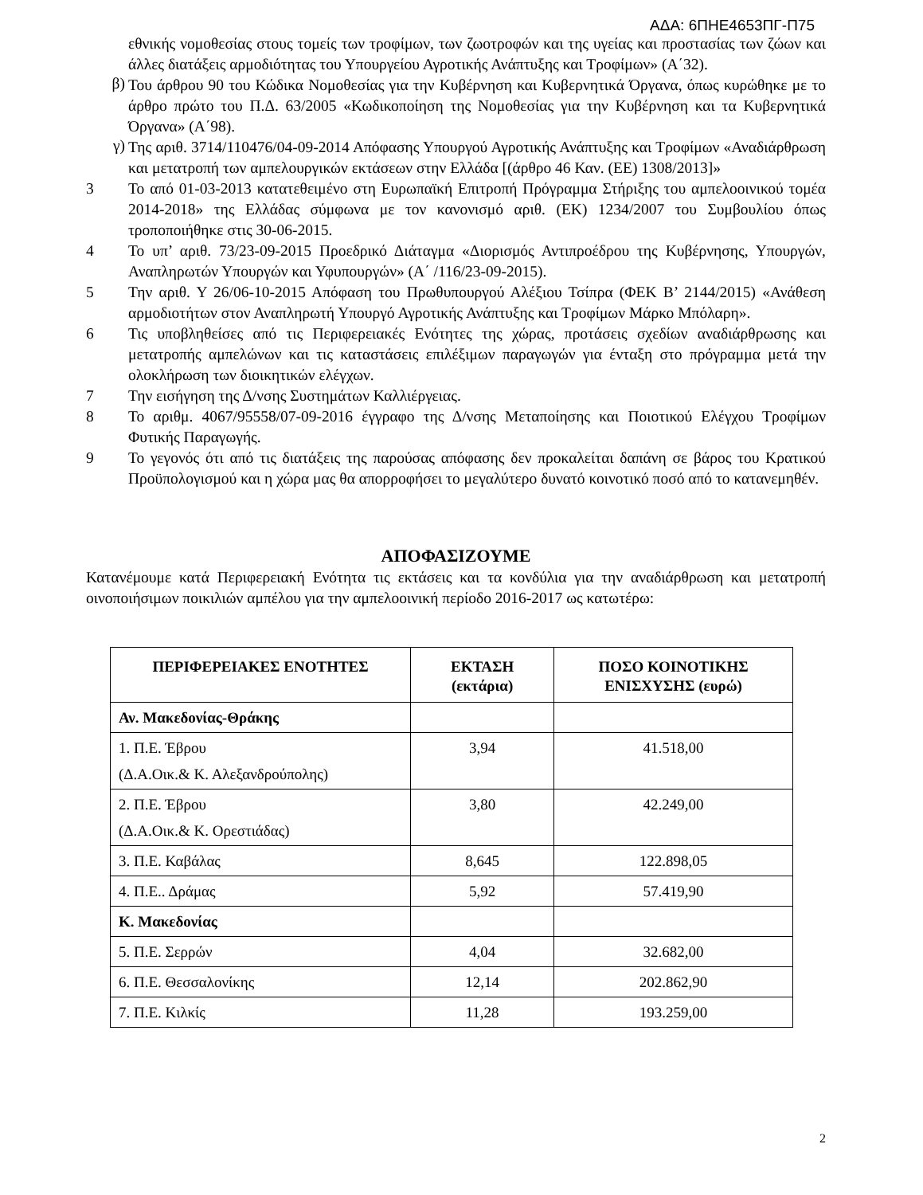ΑΔΑ: 6ΠΗΕ4653ΠΓ-Π75
εθνικής νομοθεσίας στους τομείς των τροφίμων, των ζωοτροφών και της υγείας και προστασίας των ζώων και άλλες διατάξεις αρμοδιότητας του Υπουργείου Αγροτικής Ανάπτυξης και Τροφίμων» (Α΄32).
β)
Του άρθρου 90 του Κώδικα Νομοθεσίας για την Κυβέρνηση και Κυβερνητικά Όργανα, όπως κυρώθηκε με το άρθρο πρώτο του Π.Δ. 63/2005 «Κωδικοποίηση της Νομοθεσίας για την Κυβέρνηση και τα Κυβερνητικά Όργανα» (Α΄98).
γ)
Της αριθ. 3714/110476/04-09-2014 Απόφασης Υπουργού Αγροτικής Ανάπτυξης και Τροφίμων «Αναδιάρθρωση και μετατροπή των αμπελουργικών εκτάσεων στην Ελλάδα [(άρθρο 46 Καν. (ΕΕ) 1308/2013]»
3 Το από 01-03-2013 κατατεθειμένο στη Ευρωπαϊκή Επιτροπή Πρόγραμμα Στήριξης του αμπελοοινικού τομέα 2014-2018» της Ελλάδας σύμφωνα με τον κανονισμό αριθ. (ΕΚ) 1234/2007 του Συμβουλίου όπως τροποποιήθηκε στις 30-06-2015.
4 Το υπ’ αριθ. 73/23-09-2015 Προεδρικό Διάταγμα «Διορισμός Αντιπροέδρου της Κυβέρνησης, Υπουργών, Αναπληρωτών Υπουργών και Υφυπουργών» (Α΄ /116/23-09-2015).
5 Την αριθ. Υ 26/06-10-2015 Απόφαση του Πρωθυπουργού Αλέξιου Τσίπρα (ΦΕΚ Β’ 2144/2015) «Ανάθεση αρμοδιοτήτων στον Αναπληρωτή Υπουργό Αγροτικής Ανάπτυξης και Τροφίμων Μάρκο Μπόλαρη».
6 Τις υποβληθείσες από τις Περιφερειακές Ενότητες της χώρας, προτάσεις σχεδίων αναδιάρθρωσης και μετατροπής αμπελώνων και τις καταστάσεις επιλέξιμων παραγωγών για ένταξη στο πρόγραμμα μετά την ολοκλήρωση των διοικητικών ελέγχων.
7 Την εισήγηση της Δ/νσης Συστημάτων Καλλιέργειας.
8 Το αριθμ. 4067/95558/07-09-2016 έγγραφο της Δ/νσης Μεταποίησης και Ποιοτικού Ελέγχου Τροφίμων Φυτικής Παραγωγής.
9 Το γεγονός ότι από τις διατάξεις της παρούσας απόφασης δεν προκαλείται δαπάνη σε βάρος του Κρατικού Προϋπολογισμού και η χώρα μας θα απορροφήσει το μεγαλύτερο δυνατό κοινοτικό ποσό από το κατανεμηθέν.
ΑΠΟΦΑΣΙΖΟΥΜΕ
Κατανέμουμε κατά Περιφερειακή Ενότητα τις εκτάσεις και τα κονδύλια για την αναδιάρθρωση και μετατροπή οινοποιήσιμων ποικιλιών αμπέλου για την αμπελοοινική περίοδο 2016-2017 ως κατωτέρω:
| ΠΕΡΙΦΕΡΕΙΑΚΕΣ ΕΝΟΤΗΤΕΣ | ΕΚΤΑΣΗ (εκτάρια) | ΠΟΣΟ ΚΟΙΝΟΤΙΚΗΣ ΕΝΙΣΧΥΣΗΣ (ευρώ) |
| --- | --- | --- |
| Αν. Μακεδονίας-Θράκης | | |
| 1. Π.Ε. Έβρου (Δ.Α.Οικ.& Κ. Αλεξανδρούπολης) | 3,94 | 41.518,00 |
| 2. Π.Ε. Έβρου (Δ.Α.Οικ.& Κ. Ορεστιάδας) | 3,80 | 42.249,00 |
| 3. Π.Ε. Καβάλας | 8,645 | 122.898,05 |
| 4. Π.Ε.. Δράμας | 5,92 | 57.419,90 |
| Κ. Μακεδονίας | | |
| 5. Π.Ε. Σερρών | 4,04 | 32.682,00 |
| 6. Π.Ε. Θεσσαλονίκης | 12,14 | 202.862,90 |
| 7. Π.Ε. Κιλκίς | 11,28 | 193.259,00 |
2